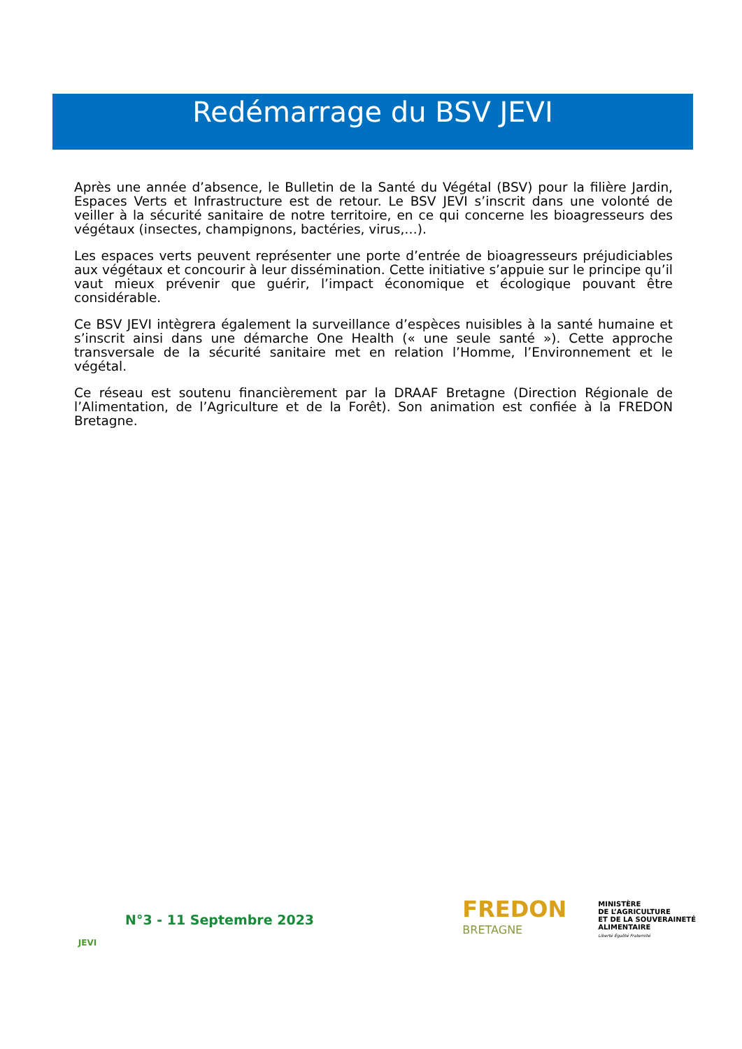Redémarrage du BSV JEVI
Après une année d’absence, le Bulletin de la Santé du Végétal (BSV) pour la filière Jardin, Espaces Verts et Infrastructure est de retour. Le BSV JEVI s’inscrit dans une volonté de veiller à la sécurité sanitaire de notre territoire, en ce qui concerne les bioagresseurs des végétaux (insectes, champignons, bactéries, virus,…).
Les espaces verts peuvent représenter une porte d’entrée de bioagresseurs préjudiciables aux végétaux et concourir à leur dissémination. Cette initiative s’appuie sur le principe qu’il vaut mieux prévenir que guérir, l’impact économique et écologique pouvant être considérable.
Ce BSV JEVI intègrera également la surveillance d’espèces nuisibles à la santé humaine et s’inscrit ainsi dans une démarche One Health (« une seule santé »). Cette approche transversale de la sécurité sanitaire met en relation l’Homme, l’Environnement et le végétal.
Ce réseau est soutenu financièrement par la DRAAF Bretagne (Direction Régionale de l’Alimentation, de l’Agriculture et de la Forêt). Son animation est confiée à la FREDON Bretagne.
JEVI
N°3 - 11 Septembre 2023
FREDON
BRETAGNE
MINISTÈRE
DE L’AGRICULTURE
ET DE LA SOUVERAINETÉ
ALIMENTAIRE
Liberté Égalité Fraternité